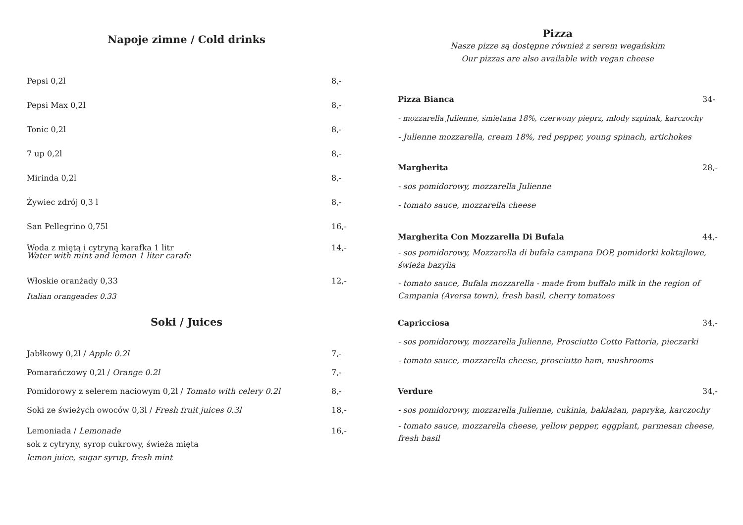Napoje zimne / Cold drinks
Pepsi 0,2l 8,-
Pepsi Max 0,2l 8,-
Tonic 0,2l 8,-
7 up 0,2l 8,-
Mirinda 0,2l 8,-
Żywiec zdrój 0,3 l 8,-
San Pellegrino 0,75l 16,-
Woda z miętą i cytryną karafka 1 litr
Water with mint and lemon 1 liter carafe 14,-
Włoskie oranżady 0,33 12,-
Italian orangeades 0.33
Soki / Juices
Jabłkowy 0,2l / Apple 0.2l 7,-
Pomarańczowy 0,2l / Orange 0.2l 7,-
Pomidorowy z selerem naciowym 0,2l / Tomato with celery 0.2l 8,-
Soki ze świeżych owoców 0,3l / Fresh fruit juices 0.3l 18,-
Lemoniada / Lemonade
sok z cytryny, syrop cukrowy, świeża mięta
lemon juice, sugar syrup, fresh mint 16,-
Pizza
Nasze pizze są dostępne również z serem wegańskim
Our pizzas are also available with vegan cheese
Pizza Bianca 34-
- mozzarella Julienne, śmietana 18%, czerwony pieprz, młody szpinak, karczochy
- Julienne mozzarella, cream 18%, red pepper, young spinach, artichokes
Margherita 28,-
- sos pomidorowy, mozzarella Julienne
- tomato sauce, mozzarella cheese
Margherita Con Mozzarella Di Bufala 44,-
- sos pomidorowy, Mozzarella di bufala campana DOP, pomidorki koktajlowe, świeża bazylia
- tomato sauce, Bufala mozzarella - made from buffalo milk in the region of Campania (Aversa town), fresh basil, cherry tomatoes
Capricciosa 34,-
- sos pomidorowy, mozzarella Julienne, Prosciutto Cotto Fattoria, pieczarki
- tomato sauce, mozzarella cheese, prosciutto ham, mushrooms
Verdure 34,-
- sos pomidorowy, mozzarella Julienne, cukinia, bakłażan, papryka, karczochy
- tomato sauce, mozzarella cheese, yellow pepper, eggplant, parmesan cheese, fresh basil